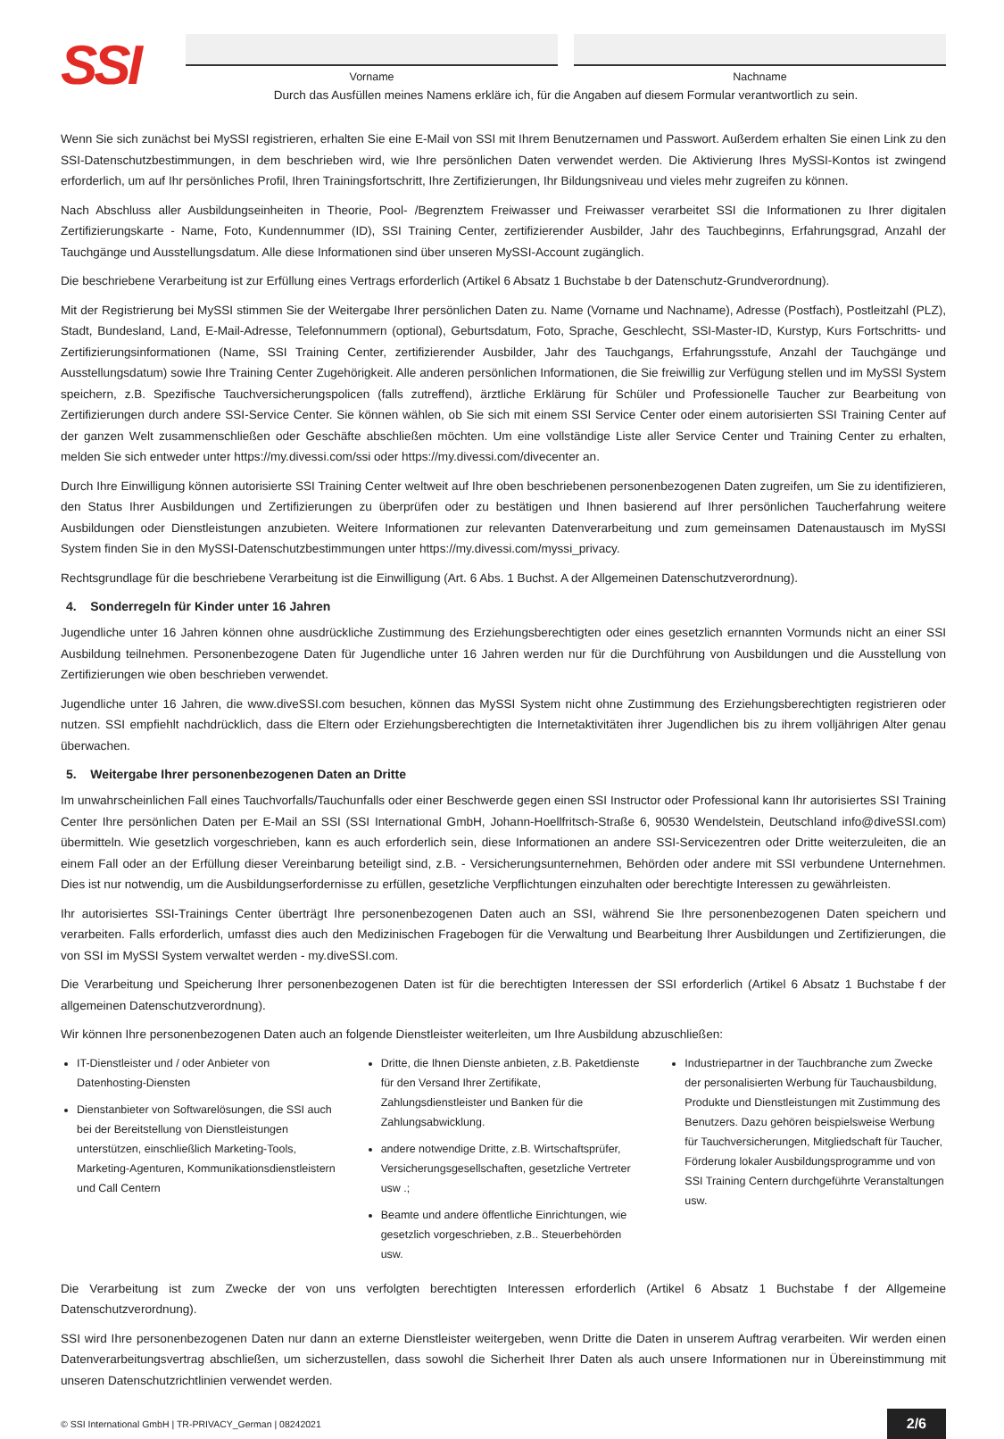SSI
Vorname Nachname
Durch das Ausfüllen meines Namens erkläre ich, für die Angaben auf diesem Formular verantwortlich zu sein.
Wenn Sie sich zunächst bei MySSI registrieren, erhalten Sie eine E-Mail von SSI mit Ihrem Benutzernamen und Passwort. Außerdem erhalten Sie einen Link zu den SSI-Datenschutzbestimmungen, in dem beschrieben wird, wie Ihre persönlichen Daten verwendet werden. Die Aktivierung Ihres MySSI-Kontos ist zwingend erforderlich, um auf Ihr persönliches Profil, Ihren Trainingsfortschritt, Ihre Zertifizierungen, Ihr Bildungsniveau und vieles mehr zugreifen zu können.
Nach Abschluss aller Ausbildungseinheiten in Theorie, Pool- /Begrenztem Freiwasser und Freiwasser verarbeitet SSI die Informationen zu Ihrer digitalen Zertifizierungskarte - Name, Foto, Kundennummer (ID), SSI Training Center, zertifizierender Ausbilder, Jahr des Tauchbeginns, Erfahrungsgrad, Anzahl der Tauchgänge und Ausstellungsdatum. Alle diese Informationen sind über unseren MySSI-Account zugänglich.
Die beschriebene Verarbeitung ist zur Erfüllung eines Vertrags erforderlich (Artikel 6 Absatz 1 Buchstabe b der Datenschutz-Grundverordnung).
Mit der Registrierung bei MySSI stimmen Sie der Weitergabe Ihrer persönlichen Daten zu. Name (Vorname und Nachname), Adresse (Postfach), Postleitzahl (PLZ), Stadt, Bundesland, Land, E-Mail-Adresse, Telefonnummern (optional), Geburtsdatum, Foto, Sprache, Geschlecht, SSI-Master-ID, Kurstyp, Kurs Fortschritts- und Zertifizierungsinformationen (Name, SSI Training Center, zertifizierender Ausbilder, Jahr des Tauchgangs, Erfahrungsstufe, Anzahl der Tauchgänge und Ausstellungsdatum) sowie Ihre Training Center Zugehörigkeit. Alle anderen persönlichen Informationen, die Sie freiwillig zur Verfügung stellen und im MySSI System speichern, z.B. Spezifische Tauchversicherungspolicen (falls zutreffend), ärztliche Erklärung für Schüler und Professionelle Taucher zur Bearbeitung von Zertifizierungen durch andere SSI-Service Center. Sie können wählen, ob Sie sich mit einem SSI Service Center oder einem autorisierten SSI Training Center auf der ganzen Welt zusammenschließen oder Geschäfte abschließen möchten. Um eine vollständige Liste aller Service Center und Training Center zu erhalten, melden Sie sich entweder unter https://my.divessi.com/ssi oder https://my.divessi.com/divecenter an.
Durch Ihre Einwilligung können autorisierte SSI Training Center weltweit auf Ihre oben beschriebenen personenbezogenen Daten zugreifen, um Sie zu identifizieren, den Status Ihrer Ausbildungen und Zertifizierungen zu überprüfen oder zu bestätigen und Ihnen basierend auf Ihrer persönlichen Taucherfahrung weitere Ausbildungen oder Dienstleistungen anzubieten. Weitere Informationen zur relevanten Datenverarbeitung und zum gemeinsamen Datenaustausch im MySSI System finden Sie in den MySSI-Datenschutzbestimmungen unter https://my.divessi.com/myssi_privacy.
Rechtsgrundlage für die beschriebene Verarbeitung ist die Einwilligung (Art. 6 Abs. 1 Buchst. A der Allgemeinen Datenschutzverordnung).
4. Sonderregeln für Kinder unter 16 Jahren
Jugendliche unter 16 Jahren können ohne ausdrückliche Zustimmung des Erziehungsberechtigten oder eines gesetzlich ernannten Vormunds nicht an einer SSI Ausbildung teilnehmen. Personenbezogene Daten für Jugendliche unter 16 Jahren werden nur für die Durchführung von Ausbildungen und die Ausstellung von Zertifizierungen wie oben beschrieben verwendet.
Jugendliche unter 16 Jahren, die www.diveSSI.com besuchen, können das MySSI System nicht ohne Zustimmung des Erziehungsberechtigten registrieren oder nutzen. SSI empfiehlt nachdrücklich, dass die Eltern oder Erziehungsberechtigten die Internetaktivitäten ihrer Jugendlichen bis zu ihrem volljährigen Alter genau überwachen.
5. Weitergabe Ihrer personenbezogenen Daten an Dritte
Im unwahrscheinlichen Fall eines Tauchvorfalls/Tauchunfalls oder einer Beschwerde gegen einen SSI Instructor oder Professional kann Ihr autorisiertes SSI Training Center Ihre persönlichen Daten per E-Mail an SSI (SSI International GmbH, Johann-Hoellfritsch-Straße 6, 90530 Wendelstein, Deutschland info@diveSSI.com) übermitteln. Wie gesetzlich vorgeschrieben, kann es auch erforderlich sein, diese Informationen an andere SSI-Servicezentren oder Dritte weiterzuleiten, die an einem Fall oder an der Erfüllung dieser Vereinbarung beteiligt sind, z.B. - Versicherungsunternehmen, Behörden oder andere mit SSI verbundene Unternehmen. Dies ist nur notwendig, um die Ausbildungserfordernisse zu erfüllen, gesetzliche Verpflichtungen einzuhalten oder berechtigte Interessen zu gewährleisten.
Ihr autorisiertes SSI-Trainings Center überträgt Ihre personenbezogenen Daten auch an SSI, während Sie Ihre personenbezogenen Daten speichern und verarbeiten. Falls erforderlich, umfasst dies auch den Medizinischen Fragebogen für die Verwaltung und Bearbeitung Ihrer Ausbildungen und Zertifizierungen, die von SSI im MySSI System verwaltet werden - my.diveSSI.com.
Die Verarbeitung und Speicherung Ihrer personenbezogenen Daten ist für die berechtigten Interessen der SSI erforderlich (Artikel 6 Absatz 1 Buchstabe f der allgemeinen Datenschutzverordnung).
Wir können Ihre personenbezogenen Daten auch an folgende Dienstleister weiterleiten, um Ihre Ausbildung abzuschließen:
IT-Dienstleister und / oder Anbieter von Datenhosting-Diensten
Dienstanbieter von Softwarelösungen, die SSI auch bei der Bereitstellung von Dienstleistungen unterstützen, einschließlich Marketing-Tools, Marketing-Agenturen, Kommunikationsdienstleistern und Call Centern
Dritte, die Ihnen Dienste anbieten, z.B. Paketdienste für den Versand Ihrer Zertifikate, Zahlungsdienstleister und Banken für die Zahlungsabwicklung.
andere notwendige Dritte, z.B. Wirtschaftsprüfer, Versicherungsgesellschaften, gesetzliche Vertreter usw .;
Beamte und andere öffentliche Einrichtungen, wie gesetzlich vorgeschrieben, z.B.. Steuerbehörden usw.
Industriepartner in der Tauchbranche zum Zwecke der personalisierten Werbung für Tauchausbildung, Produkte und Dienstleistungen mit Zustimmung des Benutzers. Dazu gehören beispielsweise Werbung für Tauchversicherungen, Mitgliedschaft für Taucher, Förderung lokaler Ausbildungsprogramme und von SSI Training Centern durchgeführte Veranstaltungen usw.
Die Verarbeitung ist zum Zwecke der von uns verfolgten berechtigten Interessen erforderlich (Artikel 6 Absatz 1 Buchstabe f der Allgemeine Datenschutzverordnung).
SSI wird Ihre personenbezogenen Daten nur dann an externe Dienstleister weitergeben, wenn Dritte die Daten in unserem Auftrag verarbeiten. Wir werden einen Datenverarbeitungsvertrag abschließen, um sicherzustellen, dass sowohl die Sicherheit Ihrer Daten als auch unsere Informationen nur in Übereinstimmung mit unseren Datenschutzrichtlinien verwendet werden.
© SSI International GmbH | TR-PRIVACY_German | 08242021 2/6